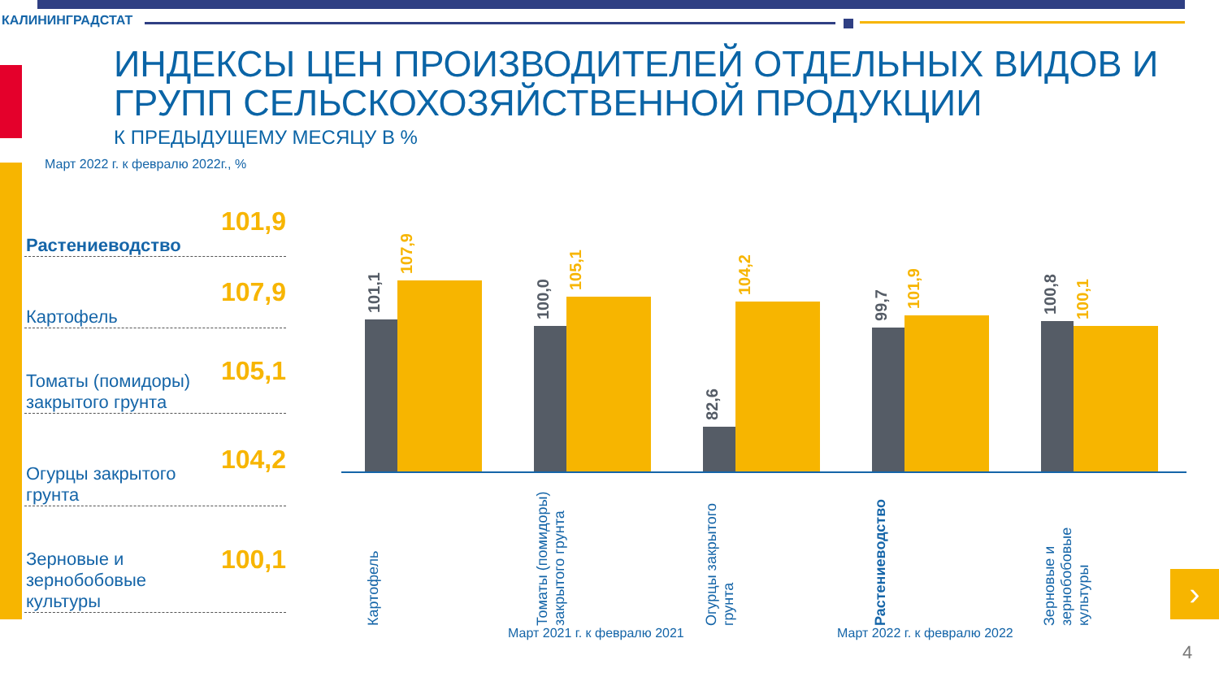КАЛИНИНГРАДСТАТ
ИНДЕКСЫ ЦЕН ПРОИЗВОДИТЕЛЕЙ ОТДЕЛЬНЫХ ВИДОВ И ГРУПП СЕЛЬСКОХОЗЯЙСТВЕННОЙ ПРОДУКЦИИ
К ПРЕДЫДУЩЕМУ МЕСЯЦУ В %
Март 2022 г. к февралю 2022г., %
Растениеводство 101,9
Картофель 107,9
Томаты (помидоры) закрытого грунта 105,1
Огурцы закрытого грунта 104,2
Зерновые и зернобобовые культуры 100,1
101,1
107,9
100,0
105,1
82,6
104,2
99,7
101,9
100,8
100,1
Картофель
Томаты (помидоры) закрытого грунта
Огурцы закрытого грунта
Растениеводство
Зерновые и зернобобовые культуры
Март 2021 г. к февралю 2021 Март 2022 г. к февралю 2022
›
4